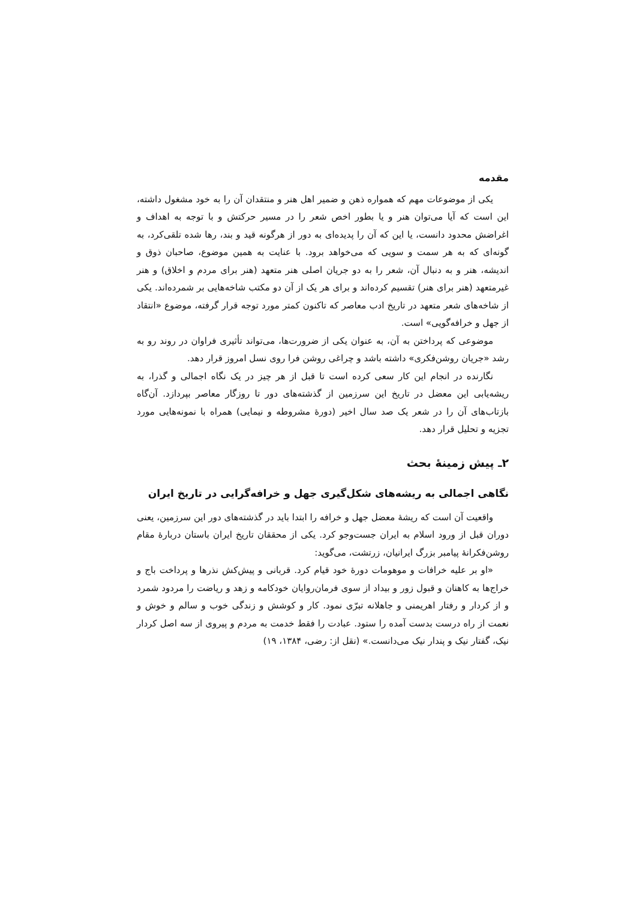مقدمه
یکی از موضوعات مهم که همواره ذهن و ضمیر اهل هنر و منتقدان آن را به خود مشغول داشته، این است که آیا می‌توان هنر و یا بطور اخص شعر را در مسیر حرکتش و با توجه به اهداف و اغراضش محدود دانست، یا این که آن را پدیده‌ای به دور از هرگونه قید و بند، رها شده تلقی‌کرد، به گونه‌ای که به هر سمت و سویی که می‌خواهد برود. با عنایت به همین موضوع، صاحبان ذوق و اندیشه، هنر و به دنبال آن، شعر را به دو جریان اصلی هنر متعهد (هنر برای مردم و اخلاق) و هنر غیرمتعهد (هنر برای هنر) تقسیم کرده‌اند و برای هر یک از آن دو مکتب شاخه‌هایی بر شمرده‌اند. یکی از شاخه‌های شعر متعهد در تاریخ ادب معاصر که تاکنون کمتر مورد توجه قرار گرفته، موضوع «انتقاد از جهل و خرافه‌گویی» است.
موضوعی که پرداختن به آن، به عنوان یکی از ضرورت‌ها، می‌تواند تأثیری فراوان در روند رو به رشد «جریان روشن‌فکری» داشته باشد و چراغی روشن فرا روی نسل امروز قرار دهد.
نگارنده در انجام این کار سعی کرده است تا قبل از هر چیز در یک نگاه اجمالی و گذرا، به ریشه‌یابی این معضل در تاریخ این سرزمین از گذشته‌های دور تا روزگار معاصر بپردازد. آن‌گاه بازتاب‌های آن را در شعر یک صد سال اخیر (دورهٔ مشروطه و نیمایی) همراه با نمونه‌هایی مورد تجزیه و تحلیل قرار دهد.
۲ـ پیش زمینهٔ بحث
نگاهی اجمالی به ریشه‌های شکل‌گیری جهل و خرافه‌گرایی در تاریخ ایران
واقعیت آن است که ریشهٔ معضل جهل و خرافه را ابتدا باید در گذشته‌های دور این سرزمین، یعنی دوران قبل از ورود اسلام به ایران جست‌وجو کرد. یکی از محققان تاریخ ایران باستان دربارهٔ مقام روشن‌فکرانهٔ پیامبر بزرگ ایرانیان، زرتشت، می‌گوید:
«او بر علیه خرافات و موهومات دورهٔ خود قیام کرد. قربانی و پیش‌کش نذرها و پرداخت باج و خراج‌ها به کاهنان و قبول زور و بیداد از سوی فرمان‌روایان خودکامه و زهد و ریاضت را مردود شمرد و از کردار و رفتار اهریمنی و جاهلانه تبرّی نمود. کار و کوشش و زندگی خوب و سالم و خوش و نعمت از راه درست بدست آمده را ستود. عبادت را فقط خدمت به مردم و پیروی از سه اصل کردار نیک، گفتار نیک و پندار نیک می‌دانست.» (نقل از: رضی، ۱۳۸۴، ۱۹)